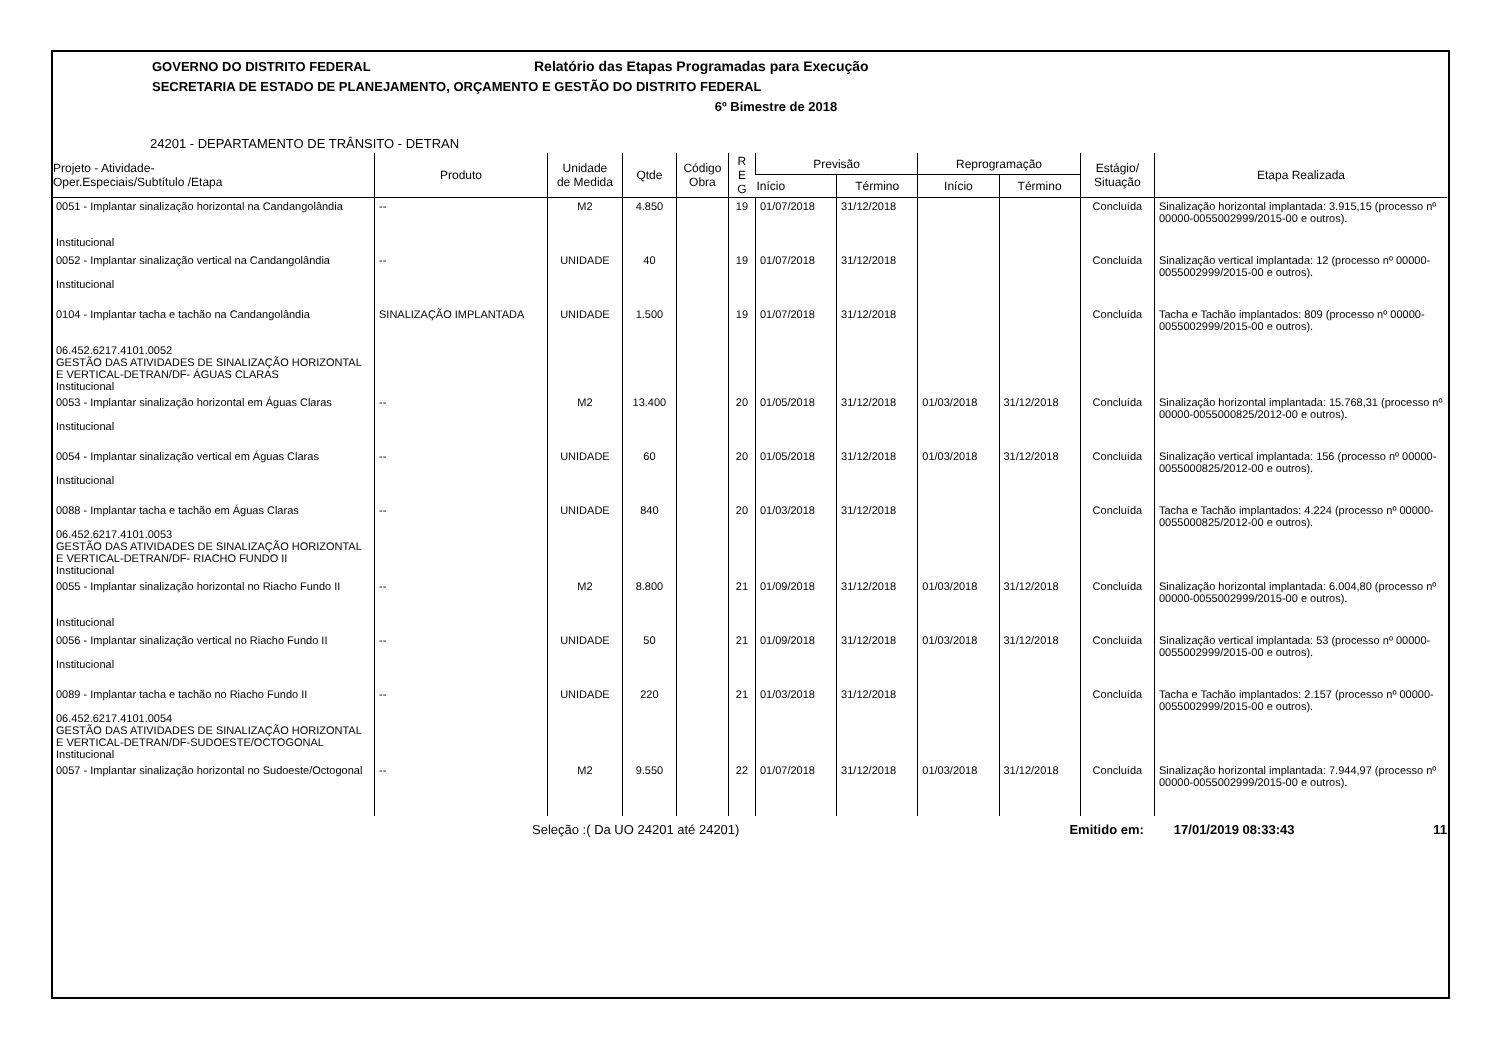GOVERNO DO DISTRITO FEDERAL Relatório das Etapas Programadas para Execução
SECRETARIA DE ESTADO DE PLANEJAMENTO, ORÇAMENTO E GESTÃO DO DISTRITO FEDERAL
6º Bimestre de 2018
24201 - DEPARTAMENTO DE TRÂNSITO - DETRAN
| Projeto - Atividade- Oper.Especiais/Subtítulo /Etapa | Produto | Unidade de Medida | Qtde | Código Obra | R E G | Previsão | | Reprogramação | | Estágio/ Situação | Etapa Realizada |
| --- | --- | --- | --- | --- | --- | --- | --- | --- | --- | --- | --- |
| | | | | | | Início | Término | Início | Término | | |
| 0051 - Implantar sinalização horizontal na Candangolândia Institucional | -- | M2 | 4.850 | | 19 | 01/07/2018 | 31/12/2018 | | | Concluída | Sinalização horizontal implantada: 3.915,15 (processo nº 00000-0055002999/2015-00 e outros). |
| 0052 - Implantar sinalização vertical na Candangolândia Institucional | -- | UNIDADE | 40 | | 19 | 01/07/2018 | 31/12/2018 | | | Concluída | Sinalização vertical implantada: 12 (processo nº 00000-0055002999/2015-00 e outros). |
| 0104 - Implantar tacha e tachão na Candangolândia 06.452.6217.4101.0052 GESTÃO DAS ATIVIDADES DE SINALIZAÇÃO HORIZONTAL E VERTICAL-DETRAN/DF- ÁGUAS CLARAS Institucional | SINALIZAÇÃO IMPLANTADA | UNIDADE | 1.500 | | 19 | 01/07/2018 | 31/12/2018 | | | Concluída | Tacha e Tachão implantados: 809 (processo nº 00000-0055002999/2015-00 e outros). |
| 0053 - Implantar sinalização horizontal em Águas Claras Institucional | -- | M2 | 13.400 | | 20 | 01/05/2018 | 31/12/2018 | 01/03/2018 | 31/12/2018 | Concluída | Sinalização horizontal implantada: 15.768,31 (processo nº 00000-0055000825/2012-00 e outros). |
| 0054 - Implantar sinalização vertical em Águas Claras Institucional | -- | UNIDADE | 60 | | 20 | 01/05/2018 | 31/12/2018 | 01/03/2018 | 31/12/2018 | Concluída | Sinalização vertical implantada: 156 (processo nº 00000-0055000825/2012-00 e outros). |
| 0088 - Implantar tacha e tachão em Águas Claras 06.452.6217.4101.0053 GESTÃO DAS ATIVIDADES DE SINALIZAÇÃO HORIZONTAL E VERTICAL-DETRAN/DF- RIACHO FUNDO II Institucional | -- | UNIDADE | 840 | | 20 | 01/03/2018 | 31/12/2018 | | | Concluída | Tacha e Tachão implantados: 4.224 (processo nº 00000-0055000825/2012-00 e outros). |
| 0055 - Implantar sinalização horizontal no Riacho Fundo II Institucional | -- | M2 | 8.800 | | 21 | 01/09/2018 | 31/12/2018 | 01/03/2018 | 31/12/2018 | Concluída | Sinalização horizontal implantada: 6.004,80 (processo nº 00000-0055002999/2015-00 e outros). |
| 0056 - Implantar sinalização vertical no Riacho Fundo II Institucional | -- | UNIDADE | 50 | | 21 | 01/09/2018 | 31/12/2018 | 01/03/2018 | 31/12/2018 | Concluída | Sinalização vertical implantada: 53 (processo nº 00000-0055002999/2015-00 e outros). |
| 0089 - Implantar tacha e tachão no Riacho Fundo II 06.452.6217.4101.0054 GESTÃO DAS ATIVIDADES DE SINALIZAÇÃO HORIZONTAL E VERTICAL-DETRAN/DF-SUDOESTE/OCTOGONAL Institucional | -- | UNIDADE | 220 | | 21 | 01/03/2018 | 31/12/2018 | | | Concluída | Tacha e Tachão implantados: 2.157 (processo nº 00000-0055002999/2015-00 e outros). |
| 0057 - Implantar sinalização horizontal no Sudoeste/Octogonal | -- | M2 | 9.550 | | 22 | 01/07/2018 | 31/12/2018 | 01/03/2018 | 31/12/2018 | Concluída | Sinalização horizontal implantada: 7.944,97 (processo nº 00000-0055002999/2015-00 e outros). |
Seleção :( Da UO 24201 até 24201) Emitido em: 17/01/2019 08:33:43 11